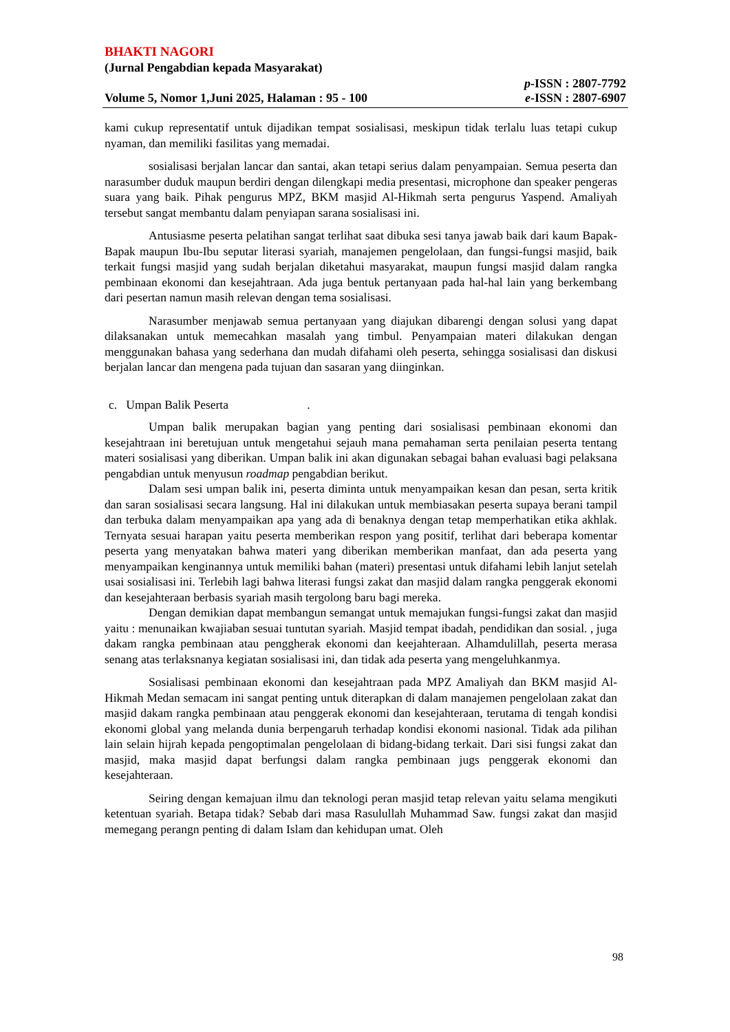BHAKTI NAGORI
(Jurnal Pengabdian kepada Masyarakat)
Volume 5, Nomor 1,Juni 2025, Halaman : 95 - 100 p-ISSN : 2807-7792
e-ISSN : 2807-6907
kami cukup representatif untuk dijadikan tempat sosialisasi, meskipun tidak terlalu luas tetapi cukup nyaman, dan memiliki fasilitas yang memadai.
sosialisasi berjalan lancar dan santai, akan tetapi serius dalam penyampaian. Semua peserta dan narasumber duduk maupun berdiri dengan dilengkapi media presentasi, microphone dan speaker pengeras suara yang baik. Pihak pengurus MPZ, BKM masjid Al-Hikmah serta pengurus Yaspend. Amaliyah tersebut sangat membantu dalam penyiapan sarana sosialisasi ini.
Antusiasme peserta pelatihan sangat terlihat saat dibuka sesi tanya jawab baik dari kaum Bapak-Bapak maupun Ibu-Ibu seputar literasi syariah, manajemen pengelolaan, dan fungsi-fungsi masjid, baik terkait fungsi masjid yang sudah berjalan diketahui masyarakat, maupun fungsi masjid dalam rangka pembinaan ekonomi dan kesejahtraan. Ada juga bentuk pertanyaan pada hal-hal lain yang berkembang dari pesertan namun masih relevan dengan tema sosialisasi.
Narasumber menjawab semua pertanyaan yang diajukan dibarengi dengan solusi yang dapat dilaksanakan untuk memecahkan masalah yang timbul. Penyampaian materi dilakukan dengan menggunakan bahasa yang sederhana dan mudah difahami oleh peserta, sehingga sosialisasi dan diskusi berjalan lancar dan mengena pada tujuan dan sasaran yang diinginkan.
c. Umpan Balik Peserta .
Umpan balik merupakan bagian yang penting dari sosialisasi pembinaan ekonomi dan kesejahtraan ini beretujuan untuk mengetahui sejauh mana pemahaman serta penilaian peserta tentang materi sosialisasi yang diberikan. Umpan balik ini akan digunakan sebagai bahan evaluasi bagi pelaksana pengabdian untuk menyusun roadmap pengabdian berikut.
Dalam sesi umpan balik ini, peserta diminta untuk menyampaikan kesan dan pesan, serta kritik dan saran sosialisasi secara langsung. Hal ini dilakukan untuk membiasakan peserta supaya berani tampil dan terbuka dalam menyampaikan apa yang ada di benaknya dengan tetap memperhatikan etika akhlak. Ternyata sesuai harapan yaitu peserta memberikan respon yang positif, terlihat dari beberapa komentar peserta yang menyatakan bahwa materi yang diberikan memberikan manfaat, dan ada peserta yang menyampaikan kenginannya untuk memiliki bahan (materi) presentasi untuk difahami lebih lanjut setelah usai sosialisasi ini. Terlebih lagi bahwa literasi fungsi zakat dan masjid dalam rangka penggerak ekonomi dan kesejahteraan berbasis syariah masih tergolong baru bagi mereka.
Dengan demikian dapat membangun semangat untuk memajukan fungsi-fungsi zakat dan masjid yaitu : menunaikan kwajiaban sesuai tuntutan syariah. Masjid tempat ibadah, pendidikan dan sosial. , juga dakam rangka pembinaan atau penggherak ekonomi dan keejahteraan. Alhamdulillah, peserta merasa senang atas terlaksnanya kegiatan sosialisasi ini, dan tidak ada peserta yang mengeluhkanmya.
Sosialisasi pembinaan ekonomi dan kesejahtraan pada MPZ Amaliyah dan BKM masjid Al-Hikmah Medan semacam ini sangat penting untuk diterapkan di dalam manajemen pengelolaan zakat dan masjid dakam rangka pembinaan atau penggerak ekonomi dan kesejahteraan, terutama di tengah kondisi ekonomi global yang melanda dunia berpengaruh terhadap kondisi ekonomi nasional. Tidak ada pilihan lain selain hijrah kepada pengoptimalan pengelolaan di bidang-bidang terkait. Dari sisi fungsi zakat dan masjid, maka masjid dapat berfungsi dalam rangka pembinaan jugs penggerak ekonomi dan kesejahteraan.
Seiring dengan kemajuan ilmu dan teknologi peran masjid tetap relevan yaitu selama mengikuti ketentuan syariah. Betapa tidak? Sebab dari masa Rasulullah Muhammad Saw. fungsi zakat dan masjid memegang perangn penting di dalam Islam dan kehidupan umat. Oleh
98